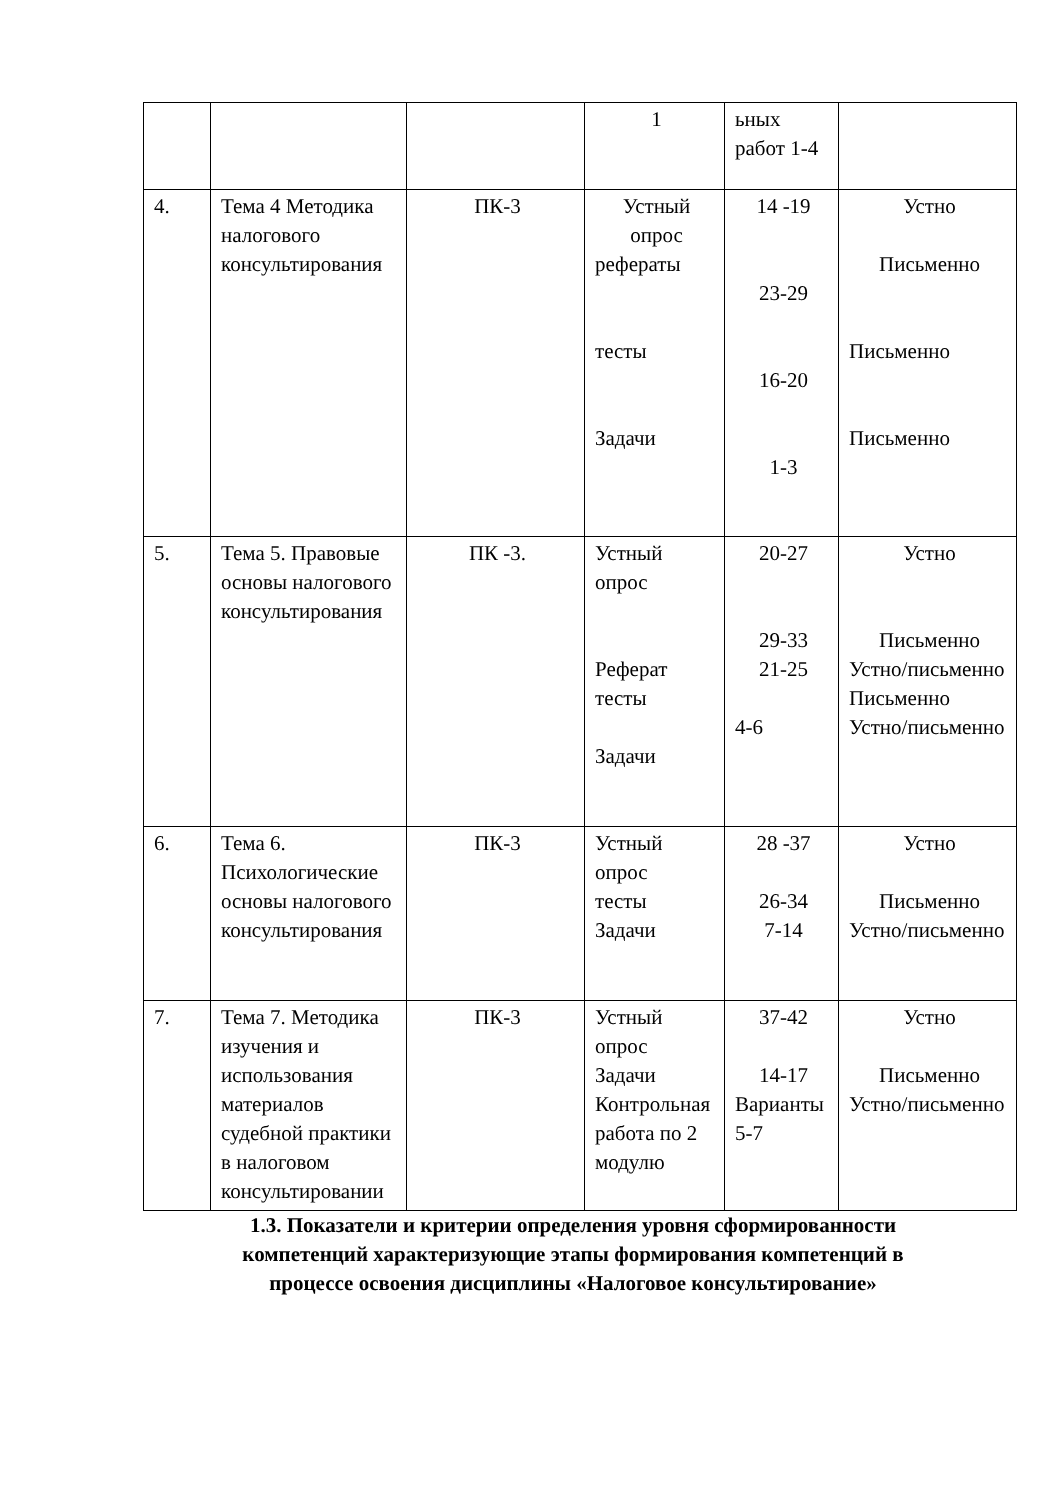| | | | 1 | ьных работ 1-4 | |
| 4. | Тема 4 Методика налогового консультирования | ПК-3 | Устный опрос рефераты тесты Задачи | 14 -19 23-29 16-20 1-3 | Устно Письменно Письменно Письменно |
| 5. | Тема 5. Правовые основы налогового консультирования | ПК -3. | Устный опрос Реферат тесты Задачи | 20-27 29-33 21-25 4-6 | Устно Письменно Устно/письменно Письменно Устно/письменно |
| 6. | Тема 6. Психологические основы налогового консультирования | ПК-3 | Устный опрос тесты Задачи | 28 -37 26-34 7-14 | Устно Письменно Устно/письменно |
| 7. | Тема 7. Методика изучения и использования материалов судебной практики в налоговом консультировании | ПК-3 | Устный опрос Задачи Контрольная работа по 2 модулю | 37-42 14-17 Варианты 5-7 | Устно Письменно Устно/письменно |
1.3. Показатели и критерии определения уровня сформированности
компетенций характеризующие этапы формирования компетенций в
процессе освоения дисциплины «Налоговое консультирование»